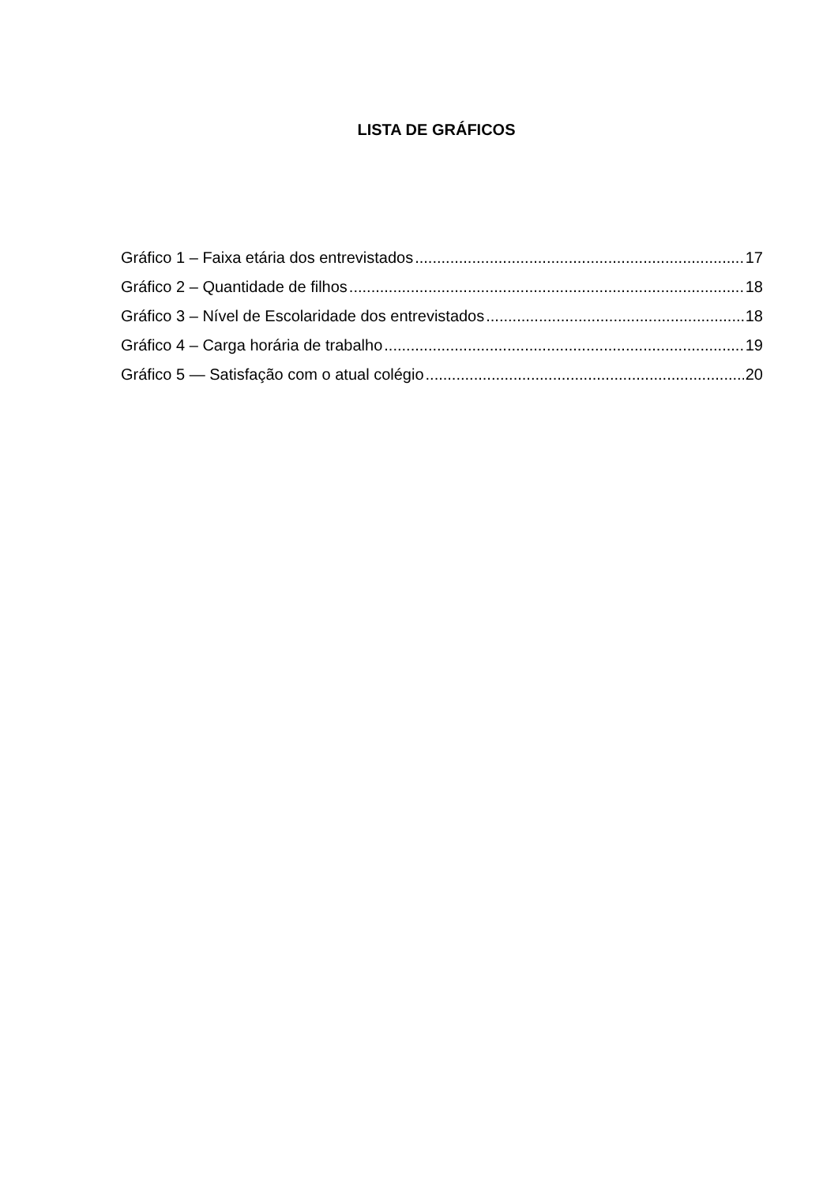LISTA DE GRÁFICOS
Gráfico 1 – Faixa etária dos entrevistados 17
Gráfico 2 – Quantidade de filhos 18
Gráfico 3 – Nível de Escolaridade dos entrevistados 18
Gráfico 4 – Carga horária de trabalho 19
Gráfico 5 — Satisfação com o atual colégio 20